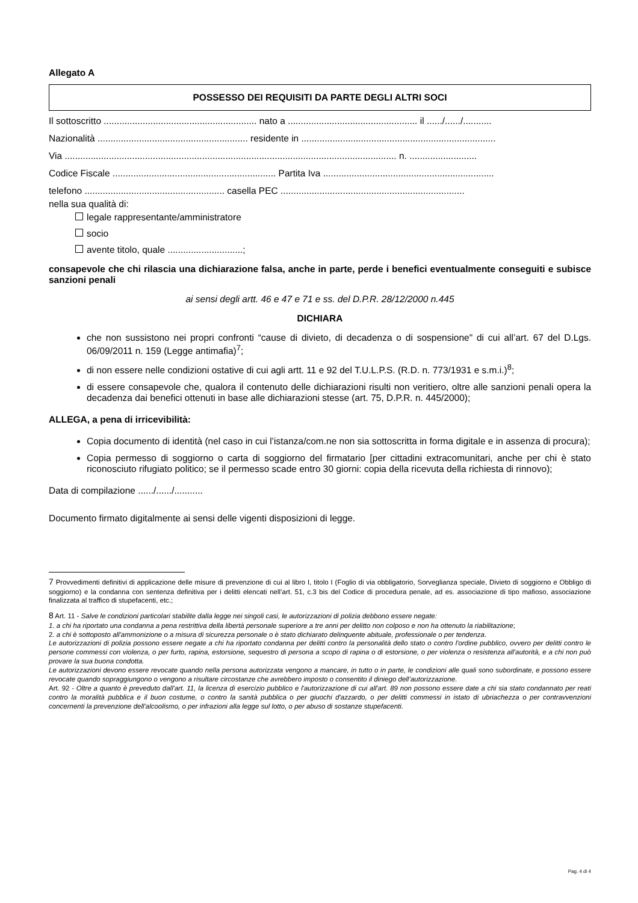Allegato A
POSSESSO DEI REQUISITI DA PARTE DEGLI ALTRI SOCI
Il sottoscritto ........................................................... nato a .................................................. il ....../....../...........
Nazionalità .......................................................... residente in ...........................................................................
Via ................................................................................................................................ n. ..........................
Codice Fiscale ............................................................... Partita Iva ..................................................................
telefono ...................................................... casella PEC .......................................................................
nella sua qualità di:
legale rappresentante/amministratore
socio
avente titolo, quale .............................;
consapevole che chi rilascia una dichiarazione falsa, anche in parte, perde i benefici eventualmente conseguiti e subisce sanzioni penali
ai sensi degli artt. 46 e 47 e 71 e ss. del D.P.R. 28/12/2000 n.445
DICHIARA
che non sussistono nei propri confronti “cause di divieto, di decadenza o di sospensione" di cui all’art. 67 del D.Lgs. 06/09/2011 n. 159 (Legge antimafia)<sup>7</sup>;
di non essere nelle condizioni ostative di cui agli artt. 11 e 92 del T.U.L.P.S. (R.D. n. 773/1931 e s.m.i.)<sup>8</sup>;
di essere consapevole che, qualora il contenuto delle dichiarazioni risulti non veritiero, oltre alle sanzioni penali opera la decadenza dai benefici ottenuti in base alle dichiarazioni stesse (art. 75, D.P.R. n. 445/2000);
ALLEGA, a pena di irricevibilità:
Copia documento di identità (nel caso in cui l’istanza/com.ne non sia sottoscritta in forma digitale e in assenza di procura);
Copia permesso di soggiorno o carta di soggiorno del firmatario [per cittadini extracomunitari, anche per chi è stato riconosciuto rifugiato politico; se il permesso scade entro 30 giorni: copia della ricevuta della richiesta di rinnovo);
Data di compilazione ....../....../...........
Documento firmato digitalmente ai sensi delle vigenti disposizioni di legge.
7 Provvedimenti definitivi di applicazione delle misure di prevenzione di cui al libro I, titolo I (Foglio di via obbligatorio, Sorveglianza speciale, Divieto di soggiorno e Obbligo di soggiorno) e la condanna con sentenza definitiva per i delitti elencati nell’art. 51, c.3 bis del Codice di procedura penale, ad es. associazione di tipo mafioso, associazione finalizzata al traffico di stupefacenti, etc.;
8 Art. 11 - Salve le condizioni particolari stabilite dalla legge nei singoli casi, le autorizzazioni di polizia debbono essere negate:
1. a chi ha riportato una condanna a pena restrittiva della libertà personale superiore a tre anni per delitto non colposo e non ha ottenuto la riabilitazione;
2. a chi è sottoposto all'ammonizione o a misura di sicurezza personale o è stato dichiarato delinquente abituale, professionale o per tendenza.
Le autorizzazioni di polizia possono essere negate a chi ha riportato condanna per delitti contro la personalità dello stato o contro l'ordine pubblico, ovvero per delitti contro le persone commessi con violenza, o per furto, rapina, estorsione, sequestro di persona a scopo di rapina o di estorsione, o per violenza o resistenza all'autorità, e a chi non può provare la sua buona condotta.
Le autorizzazioni devono essere revocate quando nella persona autorizzata vengono a mancare, in tutto o in parte, le condizioni alle quali sono subordinate, e possono essere revocate quando sopraggiungono o vengono a risultare circostanze che avrebbero imposto o consentito il diniego dell’autorizzazione.
Art. 92 - Oltre a quanto è preveduto dall'art. 11, la licenza di esercizio pubblico e l'autorizzazione di cui all'art. 89 non possono essere date a chi sia stato condannato per reati contro la moralità pubblica e il buon costume, o contro la sanità pubblica o per giuochi d'azzardo, o per delitti commessi in istato di ubriachezza o per contravvenzioni concernenti la prevenzione dell'alcoolismo, o per infrazioni alla legge sul lotto, o per abuso di sostanze stupefacenti.
Pag. 4 di 4